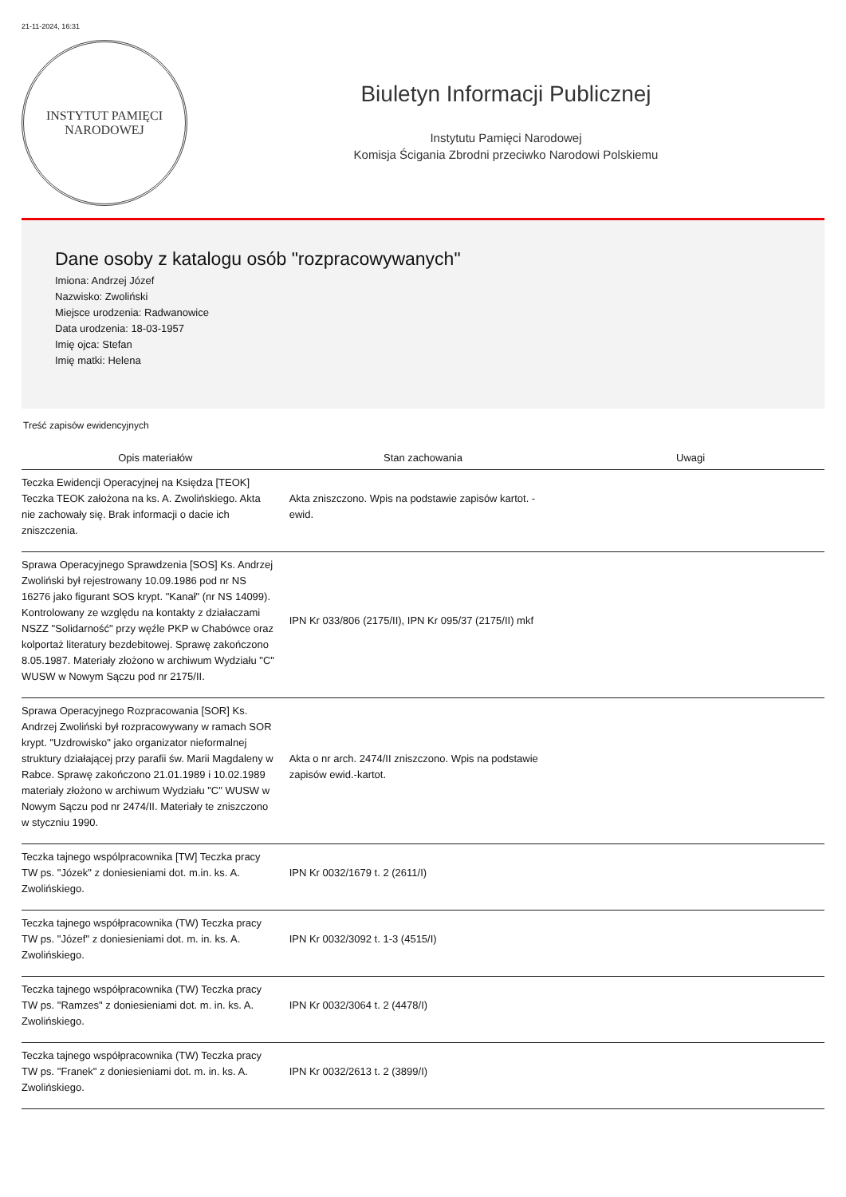21-11-2024, 16:31
INSTYTUT PAMIĘCI
NARODOWEJ
Biuletyn Informacji Publicznej
Instytutu Pamięci Narodowej
Komisja Ścigania Zbrodni przeciwko Narodowi Polskiemu
Dane osoby z katalogu osób "rozpracowywanych"
Imiona: Andrzej Józef
Nazwisko: Zwoliński
Miejsce urodzenia: Radwanowice
Data urodzenia: 18-03-1957
Imię ojca: Stefan
Imię matki: Helena
Treść zapisów ewidencyjnych
| Opis materiałów | Stan zachowania | Uwagi |
| --- | --- | --- |
| Teczka Ewidencji Operacyjnej na Księdza [TEOK] Teczka TEOK założona na ks. A. Zwolińskiego. Akta nie zachowały się. Brak informacji o dacie ich zniszczenia. | Akta zniszczono. Wpis na podstawie zapisów kartot. - ewid. | |
| Sprawa Operacyjnego Sprawdzenia [SOS] Ks. Andrzej Zwoliński był rejestrowany 10.09.1986 pod nr NS 16276 jako figurant SOS krypt. "Kanał" (nr NS 14099). Kontrolowany ze względu na kontakty z działaczami NSZZ "Solidarność" przy węźle PKP w Chabówce oraz kolportaż literatury bezdebitowej. Sprawę zakończono 8.05.1987. Materiały złożono w archiwum Wydziału "C" WUSW w Nowym Sączu pod nr 2175/II. | IPN Kr 033/806 (2175/II), IPN Kr 095/37 (2175/II) mkf | |
| Sprawa Operacyjnego Rozpracowania [SOR] Ks. Andrzej Zwoliński był rozpracowywany w ramach SOR krypt. "Uzdrowisko" jako organizator nieformalnej struktury działającej przy parafii św. Marii Magdaleny w Rabce. Sprawę zakończono 21.01.1989 i 10.02.1989 materiały złożono w archiwum Wydziału "C" WUSW w Nowym Sączu pod nr 2474/II. Materiały te zniszczono w styczniu 1990. | Akta o nr arch. 2474/II zniszczono. Wpis na podstawie zapisów ewid.-kartot. | |
| Teczka tajnego wspólpracownika [TW] Teczka pracy TW ps. "Józek" z doniesieniami dot. m.in. ks. A. Zwolińskiego. | IPN Kr 0032/1679 t. 2 (2611/I) | |
| Teczka tajnego współpracownika (TW) Teczka pracy TW ps. "Józef" z doniesieniami dot. m. in. ks. A. Zwolińskiego. | IPN Kr 0032/3092 t. 1-3 (4515/I) | |
| Teczka tajnego współpracownika (TW) Teczka pracy TW ps. "Ramzes" z doniesieniami dot. m. in. ks. A. Zwolińskiego. | IPN Kr 0032/3064 t. 2 (4478/I) | |
| Teczka tajnego współpracownika (TW) Teczka pracy TW ps. "Franek" z doniesieniami dot. m. in. ks. A. Zwolińskiego. | IPN Kr 0032/2613 t. 2 (3899/I) | |